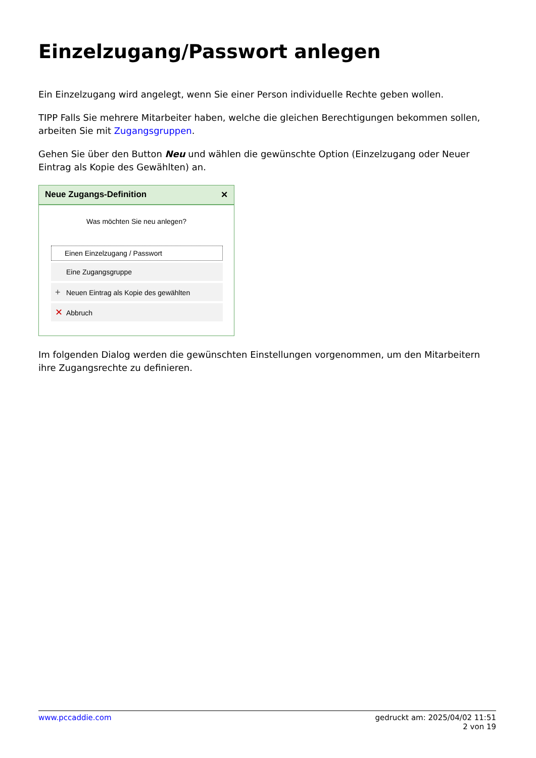Einzelzugang/Passwort anlegen
Ein Einzelzugang wird angelegt, wenn Sie einer Person individuelle Rechte geben wollen.
TIPP Falls Sie mehrere Mitarbeiter haben, welche die gleichen Berechtigungen bekommen sollen, arbeiten Sie mit Zugangsgruppen.
Gehen Sie über den Button Neu und wählen die gewünschte Option (Einzelzugang oder Neuer Eintrag als Kopie des Gewählten) an.
Neue Zugangs-Definition ✕
Was möchten Sie neu anlegen?
Einen Einzelzugang / Passwort
Eine Zugangsgruppe
+ Neuen Eintrag als Kopie des gewählten
✕ Abbruch
Im folgenden Dialog werden die gewünschten Einstellungen vorgenommen, um den Mitarbeitern ihre Zugangsrechte zu definieren.
www.pccaddie.com gedruckt am: 2025/04/02 11:51
2 von 19